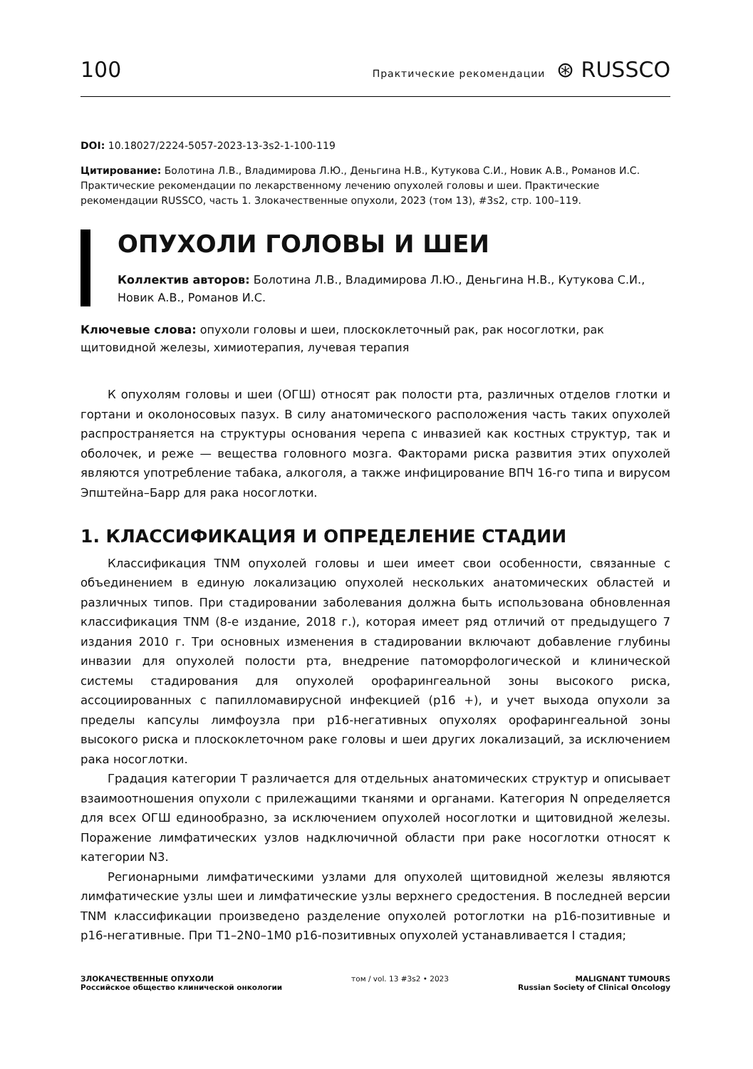100 Практические рекомендации ⊛ RUSSCO
DOI: 10.18027/2224-5057-2023-13-3s2-1-100-119
Цитирование: Болотина Л.В., Владимирова Л.Ю., Деньгина Н.В., Кутукова С.И., Новик А.В., Романов И.С. Практические рекомендации по лекарственному лечению опухолей головы и шеи. Практические рекомендации RUSSCO, часть 1. Злокачественные опухоли, 2023 (том 13), #3s2, стр. 100–119.
ОПУХОЛИ ГОЛОВЫ И ШЕИ
Коллектив авторов: Болотина Л.В., Владимирова Л.Ю., Деньгина Н.В., Кутукова С.И., Новик А.В., Романов И.С.
Ключевые слова: опухоли головы и шеи, плоскоклеточный рак, рак носоглотки, рак щитовидной железы, химиотерапия, лучевая терапия
К опухолям головы и шеи (ОГШ) относят рак полости рта, различных отделов глотки и гортани и околоносовых пазух. В силу анатомического расположения часть таких опухолей распространяется на структуры основания черепа с инвазией как костных структур, так и оболочек, и реже — вещества головного мозга. Факторами риска развития этих опухолей являются употребление табака, алкоголя, а также инфицирование ВПЧ 16-го типа и вирусом Эпштейна–Барр для рака носоглотки.
1. КЛАССИФИКАЦИЯ И ОПРЕДЕЛЕНИЕ СТАДИИ
Классификация TNM опухолей головы и шеи имеет свои особенности, связанные с объединением в единую локализацию опухолей нескольких анатомических областей и различных типов. При стадировании заболевания должна быть использована обновленная классификация TNM (8-е издание, 2018 г.), которая имеет ряд отличий от предыдущего 7 издания 2010 г. Три основных изменения в стадировании включают добавление глубины инвазии для опухолей полости рта, внедрение патоморфологической и клинической системы стадирования для опухолей орофарингеальной зоны высокого риска, ассоциированных с папилломавирусной инфекцией (p16 +), и учет выхода опухоли за пределы капсулы лимфоузла при p16-негативных опухолях орофарингеальной зоны высокого риска и плоскоклеточном раке головы и шеи других локализаций, за исключением рака носоглотки.
Градация категории T различается для отдельных анатомических структур и описывает взаимоотношения опухоли с прилежащими тканями и органами. Категория N определяется для всех ОГШ единообразно, за исключением опухолей носоглотки и щитовидной железы. Поражение лимфатических узлов надключичной области при раке носоглотки относят к категории N3.
Регионарными лимфатическими узлами для опухолей щитовидной железы являются лимфатические узлы шеи и лимфатические узлы верхнего средостения. В последней версии TNM классификации произведено разделение опухолей ротоглотки на p16-позитивные и p16-негативные. При T1–2N0–1M0 p16-позитивных опухолей устанавливается I стадия;
ЗЛОКАЧЕСТВЕННЫЕ ОПУХОЛИ
Российское общество клинической онкологии
том / vol. 13 #3s2 • 2023 MALIGNANT TUMOURS
Russian Society of Clinical Oncology